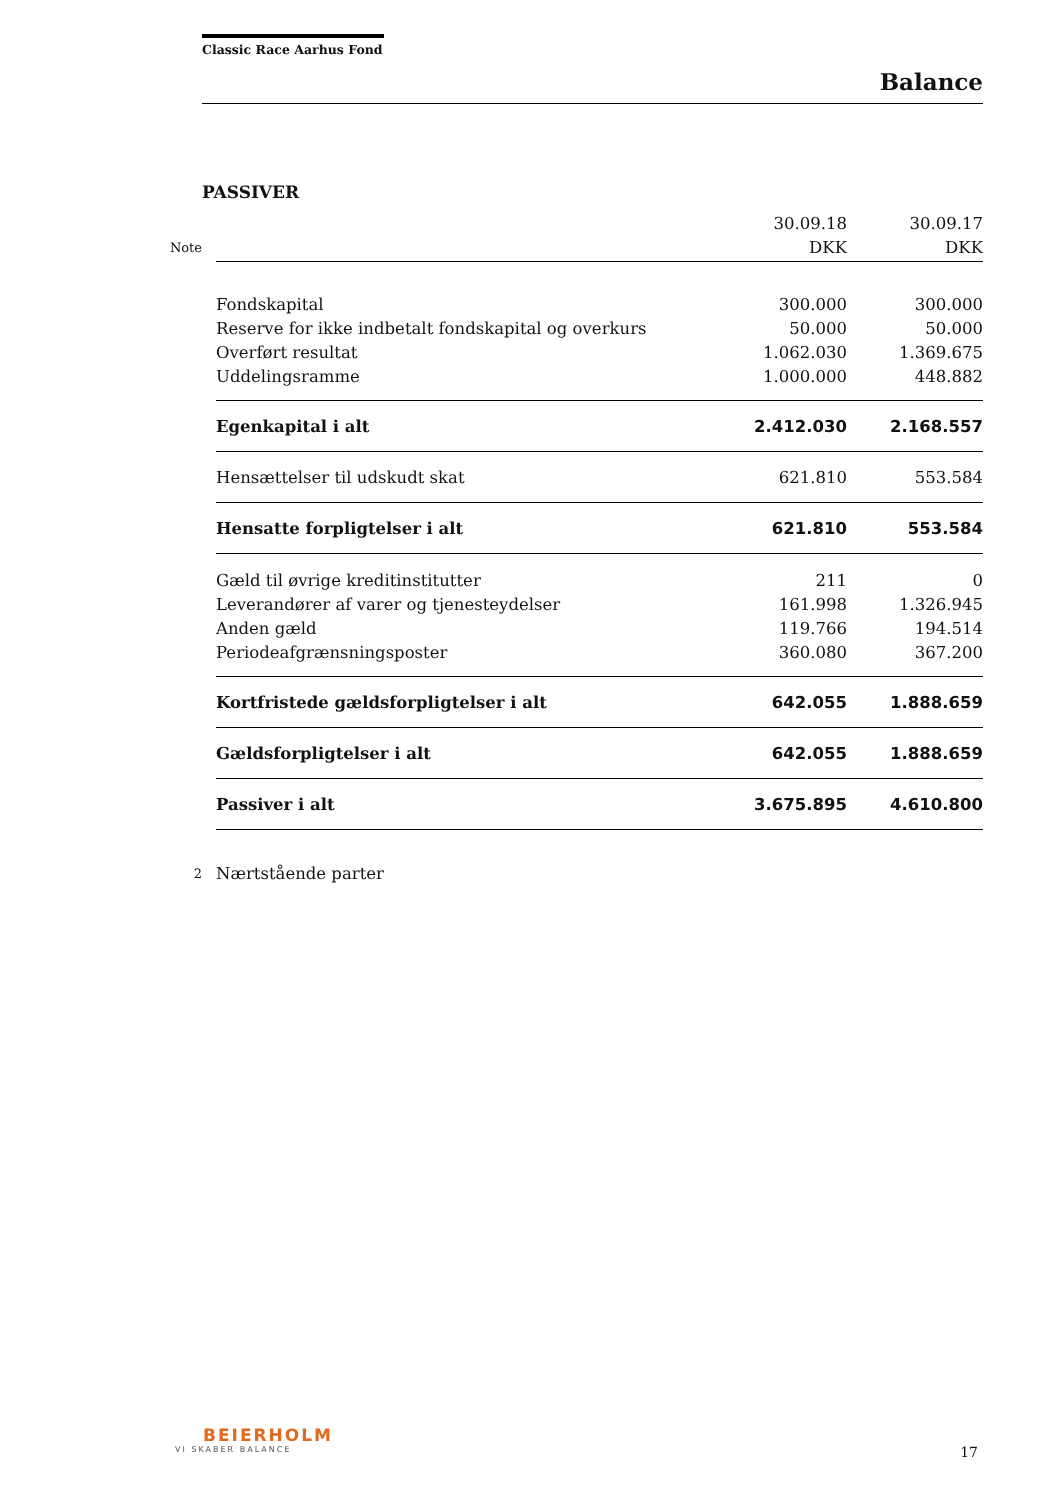Classic Race Aarhus Fond
Balance
PASSIVER
| | | 30.09.18 | 30.09.17 |
| --- | --- | --- | --- |
| Note | | DKK | DKK |
| | Fondskapital | 300.000 | 300.000 |
| | Reserve for ikke indbetalt fondskapital og overkurs | 50.000 | 50.000 |
| | Overført resultat | 1.062.030 | 1.369.675 |
| | Uddelingsramme | 1.000.000 | 448.882 |
| | Egenkapital i alt | 2.412.030 | 2.168.557 |
| | Hensættelser til udskudt skat | 621.810 | 553.584 |
| | Hensatte forpligtelser i alt | 621.810 | 553.584 |
| | Gæld til øvrige kreditinstitutter | 211 | 0 |
| | Leverandører af varer og tjenesteydelser | 161.998 | 1.326.945 |
| | Anden gæld | 119.766 | 194.514 |
| | Periodeafgrænsningsposter | 360.080 | 367.200 |
| | Kortfristede gældsforpligtelser i alt | 642.055 | 1.888.659 |
| | Gældsforpligtelser i alt | 642.055 | 1.888.659 |
| | Passiver i alt | 3.675.895 | 4.610.800 |
| 2 | Nærtstående parter | | |
BEIERHOLM
VI SKABER BALANCE
17